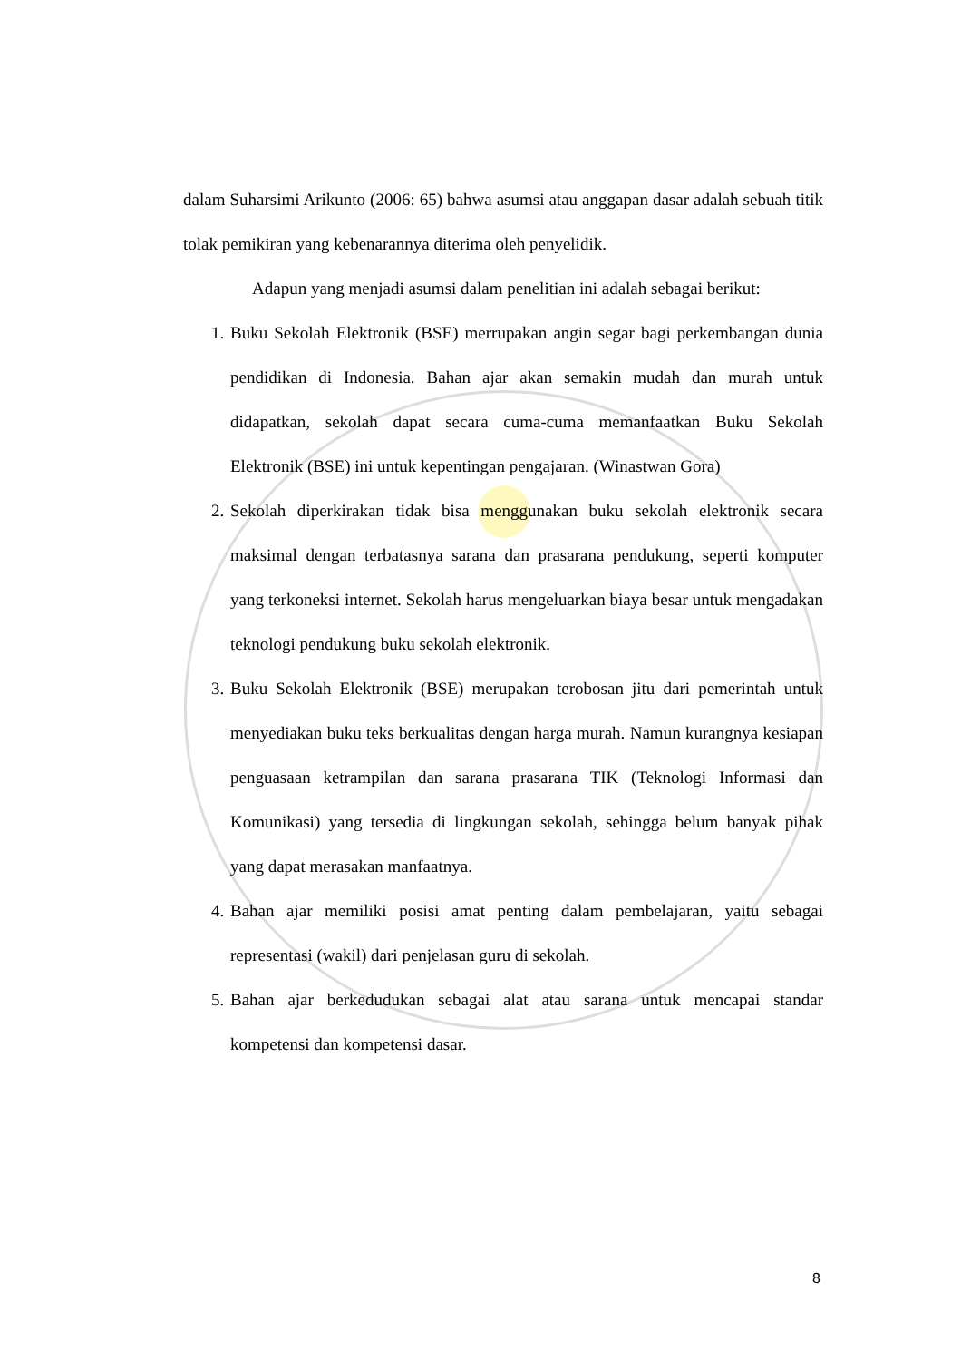dalam Suharsimi Arikunto (2006: 65) bahwa asumsi atau anggapan dasar adalah sebuah titik tolak pemikiran yang kebenarannya diterima oleh penyelidik.
Adapun yang menjadi asumsi dalam penelitian ini adalah sebagai berikut:
1. Buku Sekolah Elektronik (BSE) merrupakan angin segar bagi perkembangan dunia pendidikan di Indonesia. Bahan ajar akan semakin mudah dan murah untuk didapatkan, sekolah dapat secara cuma-cuma memanfaatkan Buku Sekolah Elektronik (BSE) ini untuk kepentingan pengajaran. (Winastwan Gora)
2. Sekolah diperkirakan tidak bisa menggunakan buku sekolah elektronik secara maksimal dengan terbatasnya sarana dan prasarana pendukung, seperti komputer yang terkoneksi internet. Sekolah harus mengeluarkan biaya besar untuk mengadakan teknologi pendukung buku sekolah elektronik.
3. Buku Sekolah Elektronik (BSE) merupakan terobosan jitu dari pemerintah untuk menyediakan buku teks berkualitas dengan harga murah. Namun kurangnya kesiapan penguasaan ketrampilan dan sarana prasarana TIK (Teknologi Informasi dan Komunikasi) yang tersedia di lingkungan sekolah, sehingga belum banyak pihak yang dapat merasakan manfaatnya.
4. Bahan ajar memiliki posisi amat penting dalam pembelajaran, yaitu sebagai representasi (wakil) dari penjelasan guru di sekolah.
5. Bahan ajar berkedudukan sebagai alat atau sarana untuk mencapai standar kompetensi dan kompetensi dasar.
8